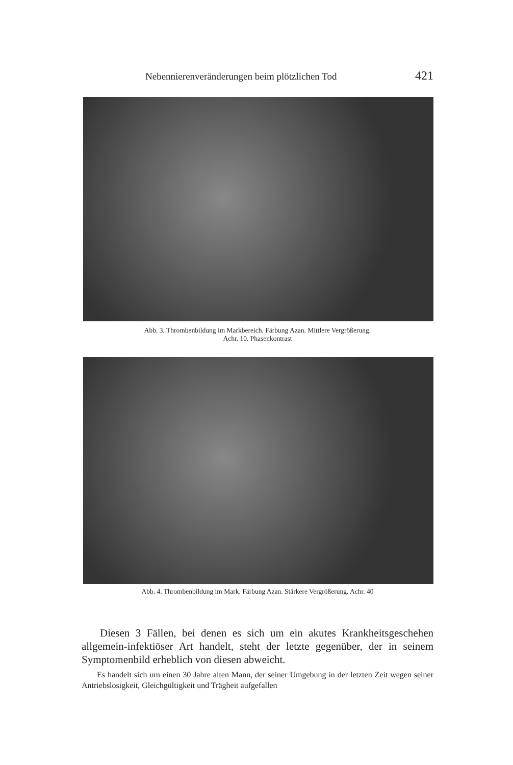Nebennierenveränderungen beim plötzlichen Tod 421
Abb. 3. Thrombenbildung im Markbereich. Färbung Azan. Mittlere Vergrößerung.
Achr. 10. Phasenkontrast
Abb. 4. Thrombenbildung im Mark. Färbung Azan. Stärkere Vergrößerung. Achr. 40
Diesen 3 Fällen, bei denen es sich um ein akutes Krankheitsgeschehen allgemein-infektiöser Art handelt, steht der letzte gegenüber, der in seinem Symptomenbild erheblich von diesen abweicht.
Es handelt sich um einen 30 Jahre alten Mann, der seiner Umgebung in der letzten Zeit wegen seiner Antriebslosigkeit, Gleichgültigkeit und Trägheit aufgefallen